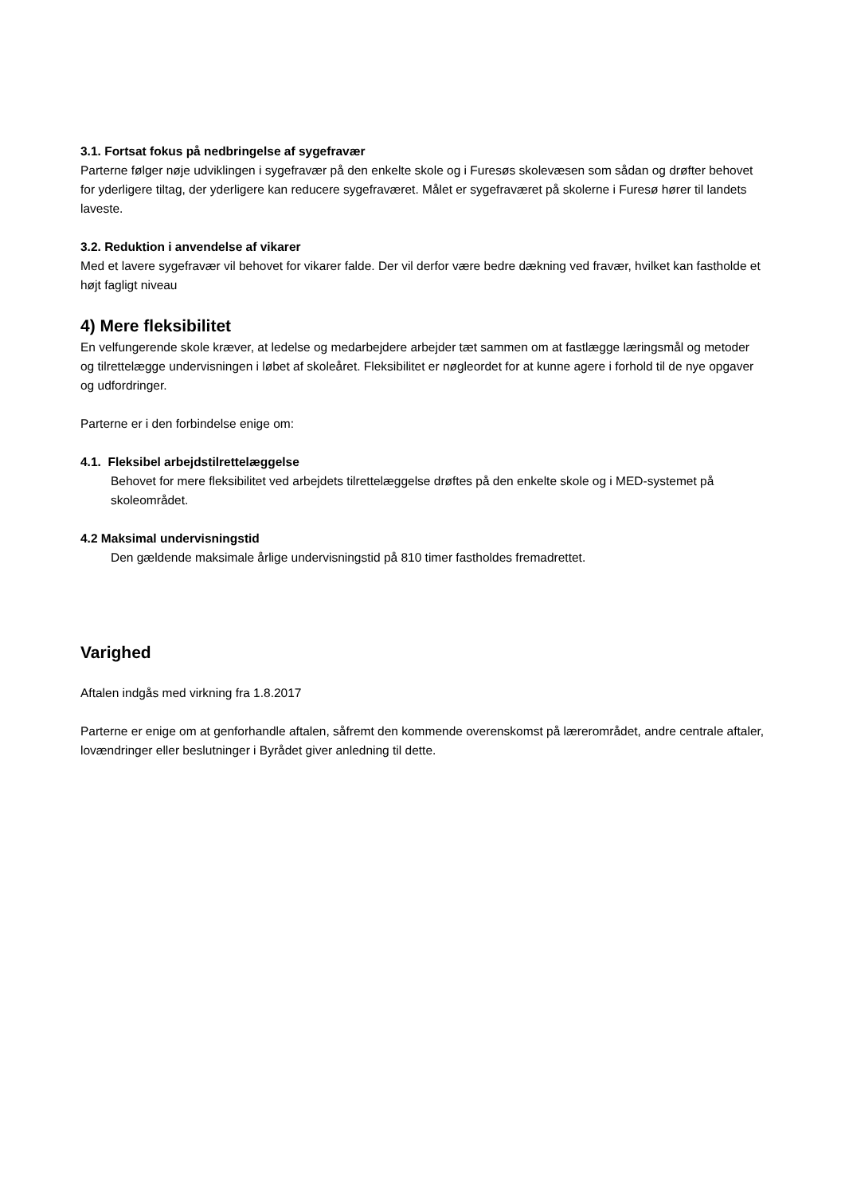3.1. Fortsat fokus på nedbringelse af sygefravær
Parterne følger nøje udviklingen i sygefravær på den enkelte skole og i Furesøs skolevæsen som sådan og drøfter behovet for yderligere tiltag, der yderligere kan reducere sygefraværet. Målet er sygefraværet på skolerne i Furesø hører til landets laveste.
3.2. Reduktion i anvendelse af vikarer
Med et lavere sygefravær vil behovet for vikarer falde. Der vil derfor være bedre dækning ved fravær, hvilket kan fastholde et højt fagligt niveau
4) Mere fleksibilitet
En velfungerende skole kræver, at ledelse og medarbejdere arbejder tæt sammen om at fastlægge læringsmål og metoder og tilrettelægge undervisningen i løbet af skoleåret. Fleksibilitet er nøgleordet for at kunne agere i forhold til de nye opgaver og udfordringer.
Parterne er i den forbindelse enige om:
4.1. Fleksibel arbejdstilrettelæggelse
Behovet for mere fleksibilitet ved arbejdets tilrettelæggelse drøftes på den enkelte skole og i MED-systemet på skoleområdet.
4.2 Maksimal undervisningstid
Den gældende maksimale årlige undervisningstid på 810 timer fastholdes fremadrettet.
Varighed
Aftalen indgås med virkning fra 1.8.2017
Parterne er enige om at genforhandle aftalen, såfremt den kommende overenskomst på lærerområdet, andre centrale aftaler, lovændringer eller beslutninger i Byrådet giver anledning til dette.